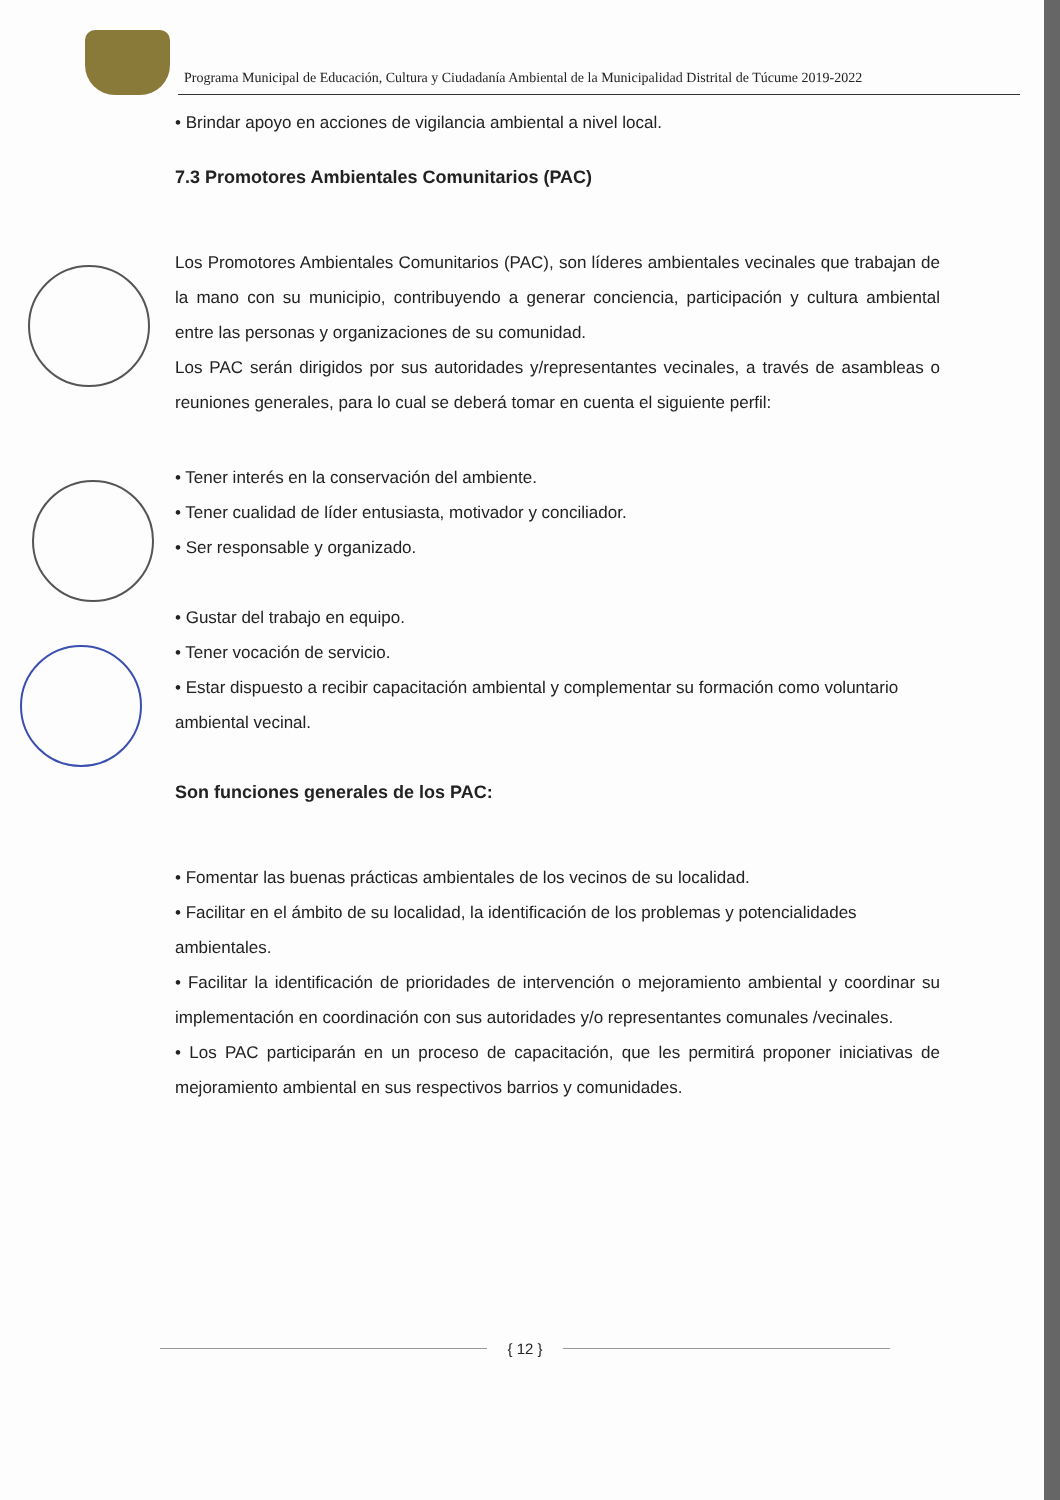Programa Municipal de Educación, Cultura y Ciudadanía Ambiental de la Municipalidad Distrital de Túcume 2019-2022
• Brindar apoyo en acciones de vigilancia ambiental a nivel local.
7.3 Promotores Ambientales Comunitarios (PAC)
Los Promotores Ambientales Comunitarios (PAC), son líderes ambientales vecinales que trabajan de la mano con su municipio, contribuyendo a generar conciencia, participación y cultura ambiental entre las personas y organizaciones de su comunidad.
Los PAC serán dirigidos por sus autoridades y/representantes vecinales, a través de asambleas o reuniones generales, para lo cual se deberá tomar en cuenta el siguiente perfil:
• Tener interés en la conservación del ambiente.
• Tener cualidad de líder entusiasta, motivador y conciliador.
• Ser responsable y organizado.
• Gustar del trabajo en equipo.
• Tener vocación de servicio.
• Estar dispuesto a recibir capacitación ambiental y complementar su formación como voluntario ambiental vecinal.
Son funciones generales de los PAC:
• Fomentar las buenas prácticas ambientales de los vecinos de su localidad.
• Facilitar en el ámbito de su localidad, la identificación de los problemas y potencialidades ambientales.
• Facilitar la identificación de prioridades de intervención o mejoramiento ambiental y coordinar su implementación en coordinación con sus autoridades y/o representantes comunales /vecinales.
• Los PAC participarán en un proceso de capacitación, que les permitirá proponer iniciativas de mejoramiento ambiental en sus respectivos barrios y comunidades.
{ 12 }